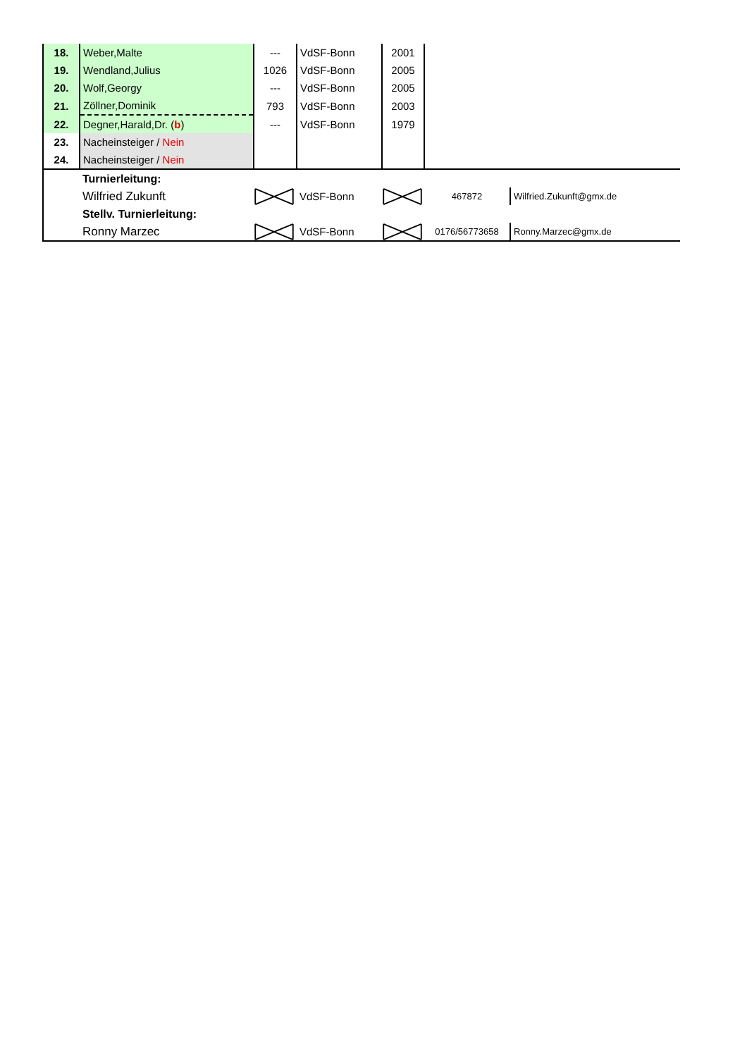| 18. | Weber,Malte | --- | VdSF-Bonn | 2001 | | |
| 19. | Wendland,Julius | 1026 | VdSF-Bonn | 2005 | | |
| 20. | Wolf,Georgy | --- | VdSF-Bonn | 2005 | | |
| 21. | Zöllner,Dominik | 793 | VdSF-Bonn | 2003 | | |
| 22. | Degner,Harald,Dr. ( b ) | --- | VdSF-Bonn | 1979 | | |
| 23. | Nacheinsteiger / Nein | | | | | |
| 24. | Nacheinsteiger / Nein | | | | | |
| | Turnierleitung: | | | | | |
| | Wilfried Zukunft | | VdSF-Bonn | | 467872 | Wilfried.Zukunft@gmx.de |
| | Stellv. Turnierleitung: | | | | | |
| | Ronny Marzec | | VdSF-Bonn | | 0176/56773658 | Ronny.Marzec@gmx.de |